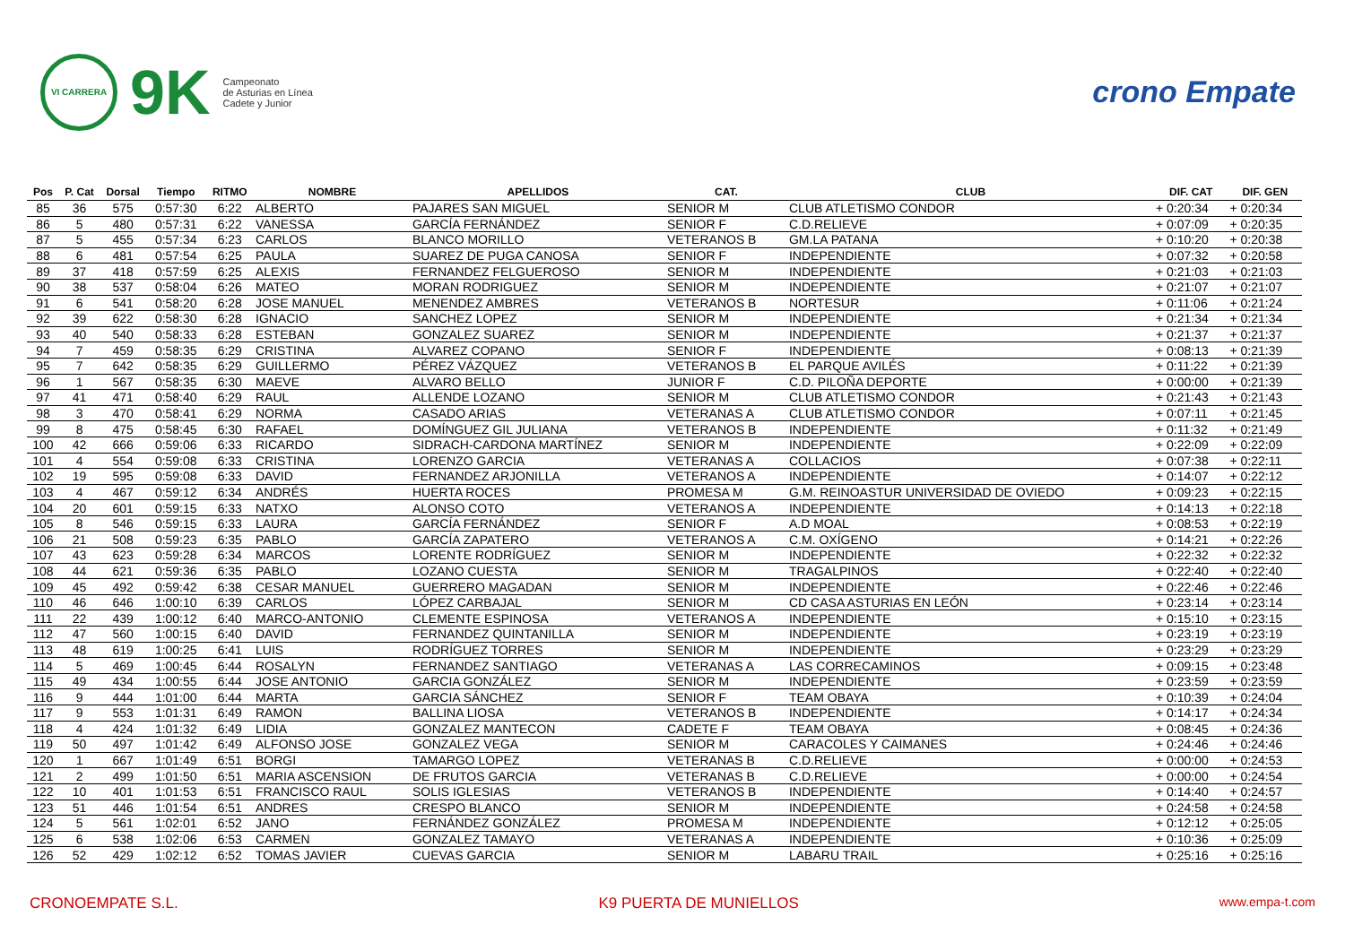VI CARRERA
9K
Campeonato
de Asturias en Línea
Cadete y Junior
crono Empate
| Pos | P. Cat | Dorsal | Tiempo | RITMO | NOMBRE | APELLIDOS | CAT. | CLUB | DIF. CAT | DIF. GEN |
| --- | --- | --- | --- | --- | --- | --- | --- | --- | --- | --- |
| 85 | 36 | 575 | 0:57:30 | 6:22 | ALBERTO | PAJARES SAN MIGUEL | SENIOR M | CLUB ATLETISMO CONDOR | + 0:20:34 | + 0:20:34 |
| 86 | 5 | 480 | 0:57:31 | 6:22 | VANESSA | GARCÍA FERNÁNDEZ | SENIOR F | C.D.RELIEVE | + 0:07:09 | + 0:20:35 |
| 87 | 5 | 455 | 0:57:34 | 6:23 | CARLOS | BLANCO MORILLO | VETERANOS B | GM.LA PATANA | + 0:10:20 | + 0:20:38 |
| 88 | 6 | 481 | 0:57:54 | 6:25 | PAULA | SUAREZ DE PUGA CANOSA | SENIOR F | INDEPENDIENTE | + 0:07:32 | + 0:20:58 |
| 89 | 37 | 418 | 0:57:59 | 6:25 | ALEXIS | FERNANDEZ FELGUEROSO | SENIOR M | INDEPENDIENTE | + 0:21:03 | + 0:21:03 |
| 90 | 38 | 537 | 0:58:04 | 6:26 | MATEO | MORAN RODRIGUEZ | SENIOR M | INDEPENDIENTE | + 0:21:07 | + 0:21:07 |
| 91 | 6 | 541 | 0:58:20 | 6:28 | JOSE MANUEL | MENENDEZ AMBRES | VETERANOS B | NORTESUR | + 0:11:06 | + 0:21:24 |
| 92 | 39 | 622 | 0:58:30 | 6:28 | IGNACIO | SANCHEZ LOPEZ | SENIOR M | INDEPENDIENTE | + 0:21:34 | + 0:21:34 |
| 93 | 40 | 540 | 0:58:33 | 6:28 | ESTEBAN | GONZALEZ SUAREZ | SENIOR M | INDEPENDIENTE | + 0:21:37 | + 0:21:37 |
| 94 | 7 | 459 | 0:58:35 | 6:29 | CRISTINA | ALVAREZ COPANO | SENIOR F | INDEPENDIENTE | + 0:08:13 | + 0:21:39 |
| 95 | 7 | 642 | 0:58:35 | 6:29 | GUILLERMO | PÉREZ VÁZQUEZ | VETERANOS B | EL PARQUE AVILÉS | + 0:11:22 | + 0:21:39 |
| 96 | 1 | 567 | 0:58:35 | 6:30 | MAEVE | ALVARO BELLO | JUNIOR F | C.D. PILOÑA DEPORTE | + 0:00:00 | + 0:21:39 |
| 97 | 41 | 471 | 0:58:40 | 6:29 | RAUL | ALLENDE LOZANO | SENIOR M | CLUB ATLETISMO CONDOR | + 0:21:43 | + 0:21:43 |
| 98 | 3 | 470 | 0:58:41 | 6:29 | NORMA | CASADO ARIAS | VETERANAS A | CLUB ATLETISMO CONDOR | + 0:07:11 | + 0:21:45 |
| 99 | 8 | 475 | 0:58:45 | 6:30 | RAFAEL | DOMÍNGUEZ GIL JULIANA | VETERANOS B | INDEPENDIENTE | + 0:11:32 | + 0:21:49 |
| 100 | 42 | 666 | 0:59:06 | 6:33 | RICARDO | SIDRACH-CARDONA MARTÍNEZ | SENIOR M | INDEPENDIENTE | + 0:22:09 | + 0:22:09 |
| 101 | 4 | 554 | 0:59:08 | 6:33 | CRISTINA | LORENZO GARCIA | VETERANAS A | COLLACIOS | + 0:07:38 | + 0:22:11 |
| 102 | 19 | 595 | 0:59:08 | 6:33 | DAVID | FERNANDEZ ARJONILLA | VETERANOS A | INDEPENDIENTE | + 0:14:07 | + 0:22:12 |
| 103 | 4 | 467 | 0:59:12 | 6:34 | ANDRÉS | HUERTA ROCES | PROMESA M | G.M. REINOASTUR UNIVERSIDAD DE OVIEDO | + 0:09:23 | + 0:22:15 |
| 104 | 20 | 601 | 0:59:15 | 6:33 | NATXO | ALONSO COTO | VETERANOS A | INDEPENDIENTE | + 0:14:13 | + 0:22:18 |
| 105 | 8 | 546 | 0:59:15 | 6:33 | LAURA | GARCÍA FERNÁNDEZ | SENIOR F | A.D MOAL | + 0:08:53 | + 0:22:19 |
| 106 | 21 | 508 | 0:59:23 | 6:35 | PABLO | GARCÍA ZAPATERO | VETERANOS A | C.M. OXÍGENO | + 0:14:21 | + 0:22:26 |
| 107 | 43 | 623 | 0:59:28 | 6:34 | MARCOS | LORENTE RODRÍGUEZ | SENIOR M | INDEPENDIENTE | + 0:22:32 | + 0:22:32 |
| 108 | 44 | 621 | 0:59:36 | 6:35 | PABLO | LOZANO CUESTA | SENIOR M | TRAGALPINOS | + 0:22:40 | + 0:22:40 |
| 109 | 45 | 492 | 0:59:42 | 6:38 | CESAR MANUEL | GUERRERO MAGADAN | SENIOR M | INDEPENDIENTE | + 0:22:46 | + 0:22:46 |
| 110 | 46 | 646 | 1:00:10 | 6:39 | CARLOS | LÓPEZ CARBAJAL | SENIOR M | CD CASA ASTURIAS EN LEÓN | + 0:23:14 | + 0:23:14 |
| 111 | 22 | 439 | 1:00:12 | 6:40 | MARCO-ANTONIO | CLEMENTE ESPINOSA | VETERANOS A | INDEPENDIENTE | + 0:15:10 | + 0:23:15 |
| 112 | 47 | 560 | 1:00:15 | 6:40 | DAVID | FERNANDEZ QUINTANILLA | SENIOR M | INDEPENDIENTE | + 0:23:19 | + 0:23:19 |
| 113 | 48 | 619 | 1:00:25 | 6:41 | LUIS | RODRÍGUEZ TORRES | SENIOR M | INDEPENDIENTE | + 0:23:29 | + 0:23:29 |
| 114 | 5 | 469 | 1:00:45 | 6:44 | ROSALYN | FERNANDEZ SANTIAGO | VETERANAS A | LAS CORRECAMINOS | + 0:09:15 | + 0:23:48 |
| 115 | 49 | 434 | 1:00:55 | 6:44 | JOSE ANTONIO | GARCIA GONZÁLEZ | SENIOR M | INDEPENDIENTE | + 0:23:59 | + 0:23:59 |
| 116 | 9 | 444 | 1:01:00 | 6:44 | MARTA | GARCIA SÁNCHEZ | SENIOR F | TEAM OBAYA | + 0:10:39 | + 0:24:04 |
| 117 | 9 | 553 | 1:01:31 | 6:49 | RAMON | BALLINA LIOSA | VETERANOS B | INDEPENDIENTE | + 0:14:17 | + 0:24:34 |
| 118 | 4 | 424 | 1:01:32 | 6:49 | LIDIA | GONZALEZ MANTECON | CADETE F | TEAM OBAYA | + 0:08:45 | + 0:24:36 |
| 119 | 50 | 497 | 1:01:42 | 6:49 | ALFONSO JOSE | GONZALEZ VEGA | SENIOR M | CARACOLES Y CAIMANES | + 0:24:46 | + 0:24:46 |
| 120 | 1 | 667 | 1:01:49 | 6:51 | BORGI | TAMARGO LOPEZ | VETERANAS B | C.D.RELIEVE | + 0:00:00 | + 0:24:53 |
| 121 | 2 | 499 | 1:01:50 | 6:51 | MARIA ASCENSION | DE FRUTOS GARCIA | VETERANAS B | C.D.RELIEVE | + 0:00:00 | + 0:24:54 |
| 122 | 10 | 401 | 1:01:53 | 6:51 | FRANCISCO RAUL | SOLIS IGLESIAS | VETERANOS B | INDEPENDIENTE | + 0:14:40 | + 0:24:57 |
| 123 | 51 | 446 | 1:01:54 | 6:51 | ANDRES | CRESPO BLANCO | SENIOR M | INDEPENDIENTE | + 0:24:58 | + 0:24:58 |
| 124 | 5 | 561 | 1:02:01 | 6:52 | JANO | FERNÁNDEZ GONZÁLEZ | PROMESA M | INDEPENDIENTE | + 0:12:12 | + 0:25:05 |
| 125 | 6 | 538 | 1:02:06 | 6:53 | CARMEN | GONZALEZ TAMAYO | VETERANAS A | INDEPENDIENTE | + 0:10:36 | + 0:25:09 |
| 126 | 52 | 429 | 1:02:12 | 6:52 | TOMAS JAVIER | CUEVAS GARCIA | SENIOR M | LABARU TRAIL | + 0:25:16 | + 0:25:16 |
CRONOEMPATE S.L. K9 PUERTA DE MUNIELLOS www.empa-t.com